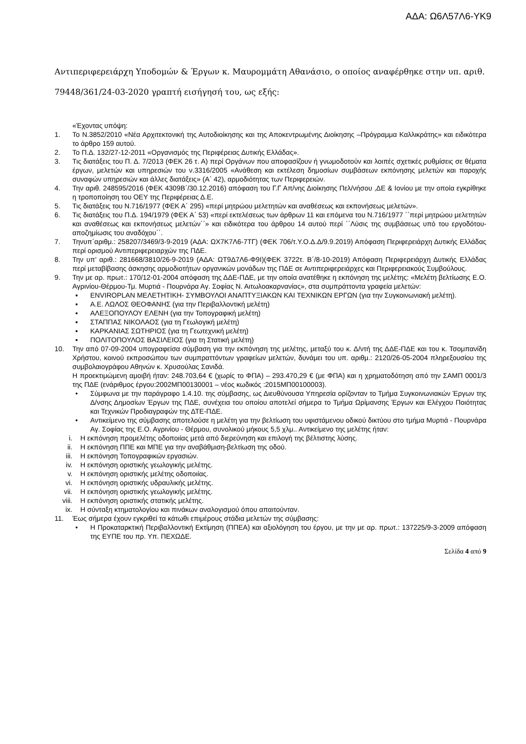ΑΔΑ: Ω6Λ57Λ6-ΥΚ9
Αντιπεριφερειάρχη Υποδομών & Έργων κ. Μαυρομμάτη Αθανάσιο, ο οποίος αναφέρθηκε στην υπ. αριθ. 79448/361/24-03-2020 γραπτή εισήγησή του, ως εξής:
«Έχοντας υπόψη:
1. Το Ν.3852/2010 «Νέα Αρχιτεκτονική της Αυτοδιοίκησης και της Αποκεντρωμένης Διοίκησης –Πρόγραμμα Καλλικράτης» και ειδικότερα το άρθρο 159 αυτού.
2. Το Π.Δ. 132/27-12-2011 «Οργανισμός της Περιφέρειας Δυτικής Ελλάδας».
3. Τις διατάξεις του Π. Δ. 7/2013 (ΦΕΚ 26 τ. Α) περί Οργάνων που αποφασίζουν ή γνωμοδοτούν και λοιπές σχετικές ρυθμίσεις σε θέματα έργων, μελετών και υπηρεσιών του ν.3316/2005 «Ανάθεση και εκτέλεση δημοσίων συμβάσεων εκπόνησης μελετών και παροχής συναφών υπηρεσιών και άλλες διατάξεις» (Α΄ 42), αρμοδιότητας των Περιφερειών.
4. Την αριθ. 248595/2016 (ΦΕΚ 4309Β΄/30.12.2016) απόφαση του Γ.Γ Απ/νης Διοίκησης Πελ/νήσου ,ΔΕ & Ιονίου με την οποία εγκρίθηκε η τροποποίηση του ΟΕΥ της Περιφέρειας Δ.Ε.
5. Τις διατάξεις του Ν.716/1977 (ΦΕΚ Α΄ 295) «περί μητρώου μελετητών και αναθέσεως και εκπονήσεως μελετών».
6. Τις διατάξεις του Π.Δ. 194/1979 (ΦΕΚ Α΄ 53) «περί εκτελέσεως των άρθρων 11 και επόμενα του Ν.716/1977 ΄΄περί μητρώου μελετητών και αναθέσεως και εκπονήσεως μελετών΄΄» και ειδικότερα του άρθρου 14 αυτού περί ΄΄Λύσις της συμβάσεως υπό του εργοδότου-αποζημίωσις του αναδόχου΄΄.
7. Τηνυπ΄αριθμ.: 258207/3469/3-9-2019 (ΑΔΑ: ΩΧ7Κ7Λ6-7ΤΓ) (ΦΕΚ 706/τ.Υ.Ο.Δ.Δ/9.9.2019) Απόφαση Περιφερειάρχη Δυτικής Ελλάδας περί ορισμού Αντιπεριφερειαρχών της ΠΔΕ.
8. Την υπ’ αριθ.: 281668/3810/26-9-2019 (ΑΔΑ: ΩΤ9Δ7Λ6-Φ9Ι)(ΦΕΚ 3722τ. Β΄/8-10-2019) Απόφαση Περιφερειάρχη Δυτικής Ελλάδας περί μεταβίβασης άσκησης αρμοδιοτήτων οργανικών μονάδων της ΠΔΕ σε Αντιπεριφερειάρχες και Περιφερειακούς Συμβούλους.
9. Την με αρ. πρωτ.: 170/12-01-2004 απόφαση της ΔΔΕ-ΠΔΕ, με την οποία ανατέθηκε η εκπόνηση της μελέτης: «Μελέτη βελτίωσης Ε.Ο. Αγρινίου-Θέρμου-Τμ. Μυρτιά - Πουρνάρα Αγ. Σοφίας Ν. Αιτωλοακαρνανίας», στα συμπράττοντα γραφεία μελετών:
▪ ENVIROPLAN ΜΕΛΕΤΗΤΙΚΗ- ΣΥΜΒΟΥΛΟΙ ΑΝΑΠΤΥΞΙΑΚΩΝ ΚΑΙ ΤΕΧΝΙΚΩΝ ΕΡΓΩΝ (για την Συγκοινωνιακή μελέτη).
▪ Α.Ε. ΛΩΛΟΣ ΘΕΟΦΑΝΗΣ (για την Περιβαλλοντική μελέτη)
▪ ΑΛΕΞΟΠΟΥΛΟΥ ΕΛΕΝΗ (για την Τοπογραφική μελέτη)
▪ ΣΤΑΠΠΑΣ ΝΙΚΟΛΑΟΣ (για τη Γεωλογική μελέτη)
▪ ΚΑΡΚΑΝΙΑΣ ΣΩΤΗΡΙΟΣ (για τη Γεωτεχνική μελέτη)
▪ ΠΟΛΙΤΟΠΟΥΛΟΣ ΒΑΣΙΛΕΙΟΣ (για τη Στατική μελέτη)
10. Την από 07-09-2004 υπογραφείσα σύμβαση για την εκπόνηση της μελέτης, μεταξύ του κ. Δ/ντή της ΔΔΕ-ΠΔΕ και του κ. Τσομπανίδη Χρήστου, κοινού εκπροσώπου των συμπραττόντων γραφείων μελετών, δυνάμει του υπ. αριθμ.: 2120/26-05-2004 πληρεξουσίου της συμβολαιογράφου Αθηνών κ. Χρυσούλας Σανιδά.
Η προεκτιμώμενη αμοιβή ήταν: 248.703,64 € (χωρίς το ΦΠΑ) – 293.470,29 € (με ΦΠΑ) και η χρηματοδότηση από την ΣΑΜΠ 0001/3 της ΠΔΕ (ενάριθμος έργου:2002ΜΠ00130001 – νέος κωδικός :2015ΜΠ00100003).
• Σύμφωνα με την παράγραφο 1.4.10. της σύμβασης, ως Διευθύνουσα Υπηρεσία ορίζονταν το Τμήμα Συγκοινωνιακών Έργων της Δ/νσης Δημοσίων Έργων της ΠΔΕ, συνέχεια του οποίου αποτελεί σήμερα το Τμήμα Ωρίμανσης Έργων και Ελέγχου Ποιότητας και Τεχνικών Προδιαγραφών της ΔΤΕ-ΠΔΕ.
• Αντικείμενο της σύμβασης αποτελούσε η μελέτη για την βελτίωση του υφιστάμενου οδικού δικτύου στο τμήμα Μυρτιά - Πουρνάρα Αγ. Σοφίας της Ε.Ο. Αγρινίου - Θέρμου, συνολικού μήκους 5,5 χλμ.. Αντικείμενο της μελέτης ήταν:
i. Η εκπόνηση προμελέτης οδοποιίας μετά από διερεύνηση και επιλογή της βέλτιστης λύσης.
ii. Η εκπόνηση ΠΠΕ και ΜΠΕ για την αναβάθμιση-βελτίωση της οδού.
iii. Η εκπόνηση Τοπογραφικών εργασιών.
iv. Η εκπόνηση οριστικής γεωλογικής μελέτης.
v. Η εκπόνηση οριστικής μελέτης οδοποιίας.
vi. Η εκπόνηση οριστικής υδραυλικής μελέτης.
vii. Η εκπόνηση οριστικής γεωλογικής μελέτης.
viii. Η εκπόνηση οριστικής στατικής μελέτης.
ix. Η σύνταξη κτηματολογίου και πινάκων αναλογισμού όπου απαιτούνταν.
11. Έως σήμερα έχουν εγκριθεί τα κάτωθι επιμέρους στάδια μελετών της σύμβασης:
• Η Προκαταρκτική Περιβαλλοντική Εκτίμηση (ΠΠΕΑ) και αξιολόγηση του έργου, με την με αρ. πρωτ.: 137225/9-3-2009 απόφαση της ΕΥΠΕ του πρ. Υπ. ΠΕΧΩΔΕ.
Σελίδα 4 από 9